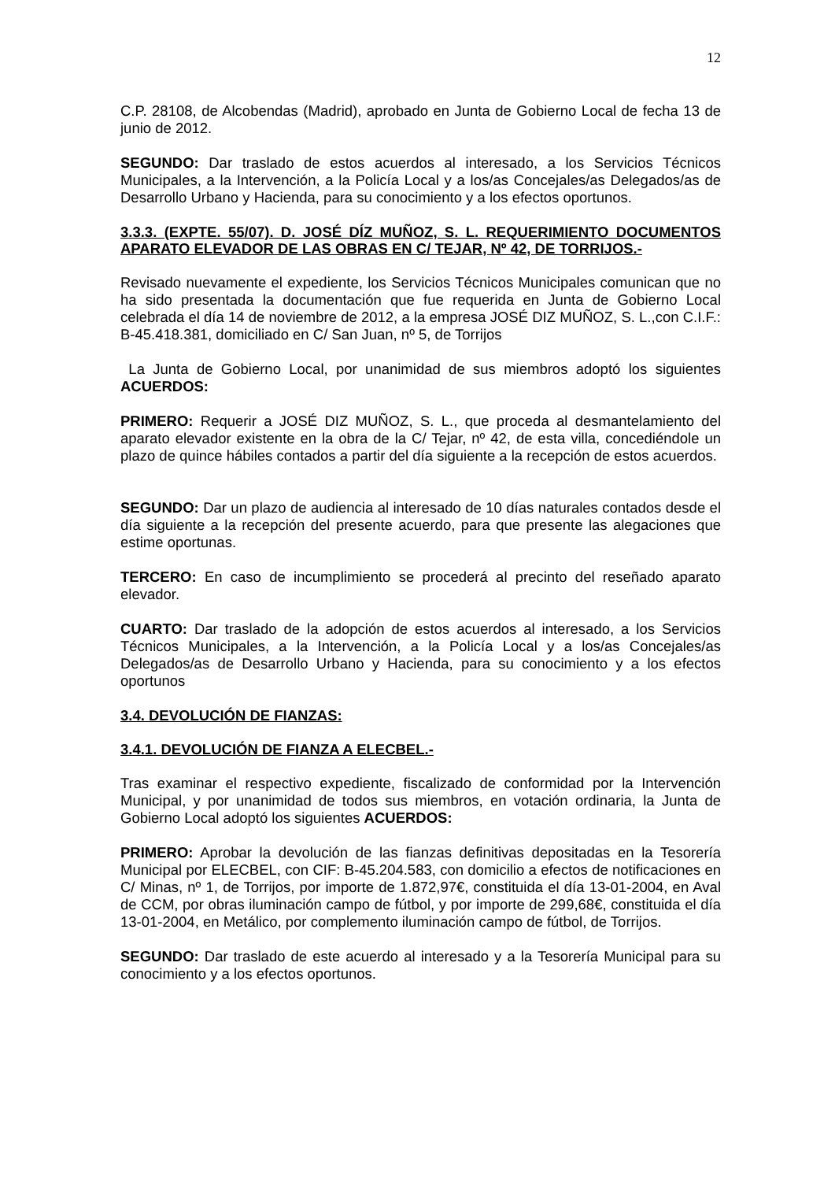12
C.P. 28108, de Alcobendas (Madrid), aprobado en Junta de Gobierno Local de fecha 13 de junio de 2012.
SEGUNDO: Dar traslado de estos acuerdos al interesado, a los Servicios Técnicos Municipales, a la Intervención, a la Policía Local y a los/as Concejales/as Delegados/as de Desarrollo Urbano y Hacienda, para su conocimiento y a los efectos oportunos.
3.3.3. (EXPTE. 55/07). D. JOSÉ DÍZ MUÑOZ, S. L. REQUERIMIENTO DOCUMENTOS APARATO ELEVADOR DE LAS OBRAS EN C/ TEJAR, Nº 42, DE TORRIJOS.-
Revisado nuevamente el expediente, los Servicios Técnicos Municipales comunican que no ha sido presentada la documentación que fue requerida en Junta de Gobierno Local celebrada el día 14 de noviembre de 2012, a la empresa JOSÉ DIZ MUÑOZ, S. L.,con C.I.F.: B-45.418.381, domiciliado en C/ San Juan, nº 5, de Torrijos
La Junta de Gobierno Local, por unanimidad de sus miembros adoptó los siguientes ACUERDOS:
PRIMERO: Requerir a JOSÉ DIZ MUÑOZ, S. L., que proceda al desmantelamiento del aparato elevador existente en la obra de la C/ Tejar, nº 42, de esta villa, concediéndole un plazo de quince hábiles contados a partir del día siguiente a la recepción de estos acuerdos.
SEGUNDO: Dar un plazo de audiencia al interesado de 10 días naturales contados desde el día siguiente a la recepción del presente acuerdo, para que presente las alegaciones que estime oportunas.
TERCERO: En caso de incumplimiento se procederá al precinto del reseñado aparato elevador.
CUARTO: Dar traslado de la adopción de estos acuerdos al interesado, a los Servicios Técnicos Municipales, a la Intervención, a la Policía Local y a los/as Concejales/as Delegados/as de Desarrollo Urbano y Hacienda, para su conocimiento y a los efectos oportunos
3.4. DEVOLUCIÓN DE FIANZAS:
3.4.1. DEVOLUCIÓN DE FIANZA A ELECBEL.-
Tras examinar el respectivo expediente, fiscalizado de conformidad por la Intervención Municipal, y por unanimidad de todos sus miembros, en votación ordinaria, la Junta de Gobierno Local adoptó los siguientes ACUERDOS:
PRIMERO: Aprobar la devolución de las fianzas definitivas depositadas en la Tesorería Municipal por ELECBEL, con CIF: B-45.204.583, con domicilio a efectos de notificaciones en C/ Minas, nº 1, de Torrijos, por importe de 1.872,97€, constituida el día 13-01-2004, en Aval de CCM, por obras iluminación campo de fútbol, y por importe de 299,68€, constituida el día 13-01-2004, en Metálico, por complemento iluminación campo de fútbol, de Torrijos.
SEGUNDO: Dar traslado de este acuerdo al interesado y a la Tesorería Municipal para su conocimiento y a los efectos oportunos.